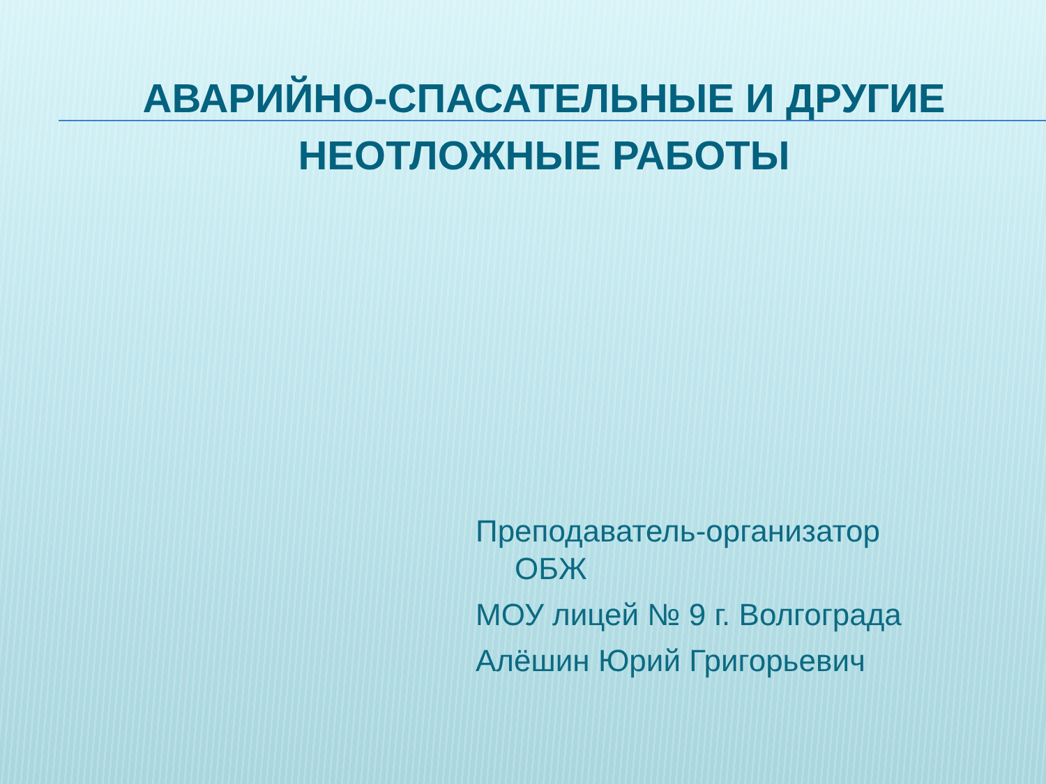АВАРИЙНО-СПАСАТЕЛЬНЫЕ И ДРУГИЕ
НЕОТЛОЖНЫЕ РАБОТЫ
Преподаватель-организатор
ОБЖ
МОУ лицей № 9 г. Волгограда
Алёшин Юрий Григорьевич